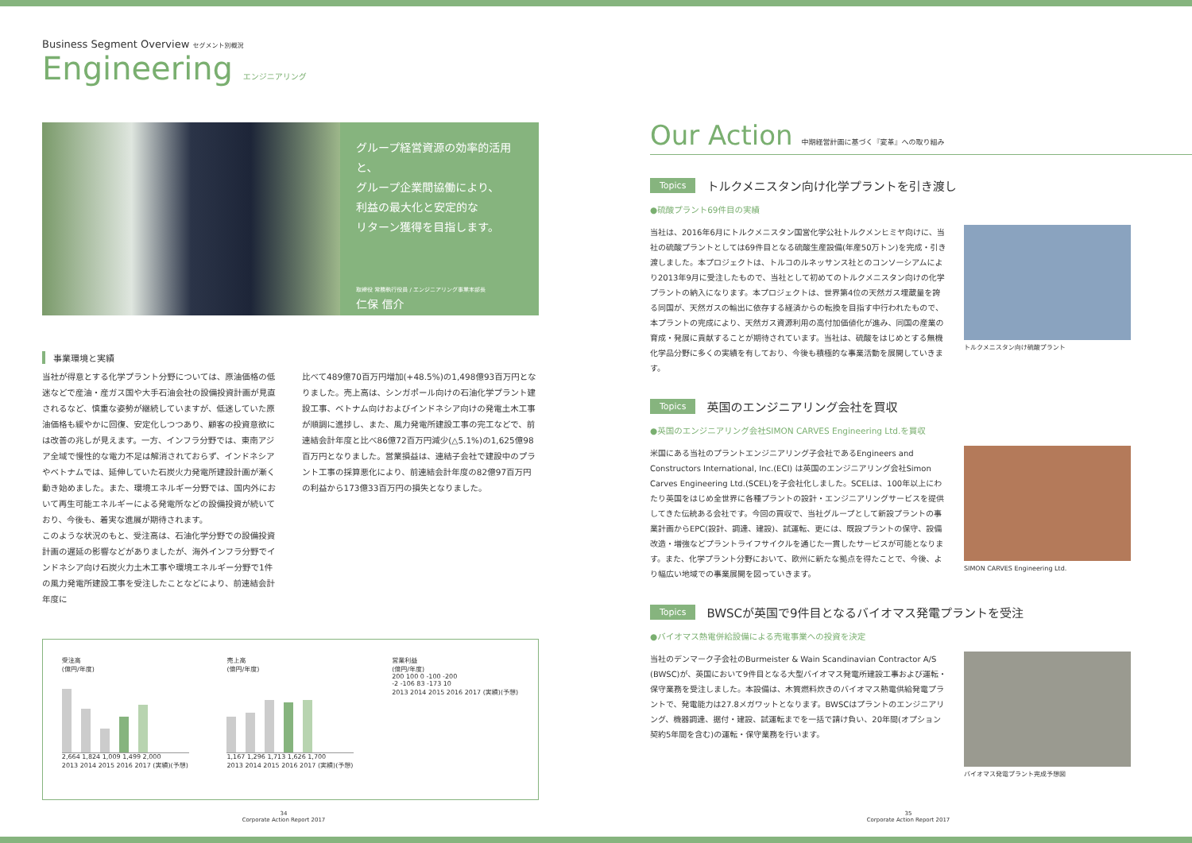Business Segment Overview セグメント別概況
Engineering エンジニアリング
グループ経営資源の効率的活用と、
グループ企業間協働により、
利益の最大化と安定的な
リターン獲得を目指します。
取締役 常務執行役員 / エンジニアリング事業本部長
仁保 信介
事業環境と実績
当社が得意とする化学プラント分野については、原油価格の低迷などで産油・産ガス国や大手石油会社の設備投資計画が見直されるなど、慎重な姿勢が継続していますが、低迷していた原油価格も緩やかに回復、安定化しつつあり、顧客の投資意欲には改善の兆しが見えます。一方、インフラ分野では、東南アジア全域で慢性的な電力不足は解消されておらず、インドネシアやベトナムでは、延伸していた石炭火力発電所建設計画が漸く動き始めました。また、環境エネルギー分野では、国内外において再生可能エネルギーによる発電所などの設備投資が続いており、今後も、着実な進展が期待されます。
このような状況のもと、受注高は、石油化学分野での設備投資計画の遅延の影響などがありましたが、海外インフラ分野でインドネシア向け石炭火力土木工事や環境エネルギー分野で1件の風力発電所建設工事を受注したことなどにより、前連結会計年度に
比べて489億70百万円増加(+48.5%)の1,498億93百万円となりました。売上高は、シンガポール向けの石油化学プラント建設工事、ベトナム向けおよびインドネシア向けの発電土木工事が順調に進捗し、また、風力発電所建設工事の完工などで、前連結会計年度と比べ86億72百万円減少(△5.1%)の1,625億98百万円となりました。営業損益は、連結子会社で建設中のプラント工事の採算悪化により、前連結会計年度の82億97百万円の利益から173億33百万円の損失となりました。
受注高
(億円/年度)
2,664 1,824 1,009 1,499 2,000
2013 2014 2015 2016 2017 (実績)(予想)
売上高
(億円/年度)
1,167 1,296 1,713 1,626 1,700
2013 2014 2015 2016 2017 (実績)(予想)
営業利益
(億円/年度)
200 100 0 -100 -200
-2 -106 83 -173 10
2013 2014 2015 2016 2017 (実績)(予想)
Our Action 中期経営計画に基づく『変革』への取り組み
Topics トルクメニスタン向け化学プラントを引き渡し
●硫酸プラント69件目の実績
当社は、2016年6月にトルクメニスタン国営化学公社トルクメンヒミヤ向けに、当社の硫酸プラントとしては69件目となる硫酸生産設備(年産50万トン)を完成・引き渡しました。本プロジェクトは、トルコのルネッサンス社とのコンソーシアムにより2013年9月に受注したもので、当社として初めてのトルクメニスタン向けの化学プラントの納入になります。本プロジェクトは、世界第4位の天然ガス埋蔵量を誇る同国が、天然ガスの輸出に依存する経済からの転換を目指す中行われたもので、本プラントの完成により、天然ガス資源利用の高付加価値化が進み、同国の産業の育成・発展に貢献することが期待されています。当社は、硫酸をはじめとする無機化学品分野に多くの実績を有しており、今後も積極的な事業活動を展開していきます。
トルクメニスタン向け硫酸プラント
Topics 英国のエンジニアリング会社を買収
●英国のエンジニアリング会社SIMON CARVES Engineering Ltd.を買収
米国にある当社のプラントエンジニアリング子会社であるEngineers and Constructors International, Inc.(ECI) は英国のエンジニアリング会社Simon Carves Engineering Ltd.(SCEL)を子会社化しました。SCELは、100年以上にわたり英国をはじめ全世界に各種プラントの設計・エンジニアリングサービスを提供してきた伝統ある会社です。今回の買収で、当社グループとして新設プラントの事業計画からEPC(設計、調達、建設)、試運転、更には、既設プラントの保守、設備改造・増強などプラントライフサイクルを通じた一貫したサービスが可能となります。また、化学プラント分野において、欧州に新たな拠点を得たことで、今後、より幅広い地域での事業展開を図っていきます。
SIMON CARVES Engineering Ltd.
Topics BWSCが英国で9件目となるバイオマス発電プラントを受注
●バイオマス熱電併給設備による売電事業への投資を決定
当社のデンマーク子会社のBurmeister & Wain Scandinavian Contractor A/S (BWSC)が、英国において9件目となる大型バイオマス発電所建設工事および運転・保守業務を受注しました。本設備は、木質燃料炊きのバイオマス熱電供給発電プラントで、発電能力は27.8メガワットとなります。BWSCはプラントのエンジニアリング、機器調達、据付・建設、試運転までを一括で請け負い、20年間(オプション契約5年間を含む)の運転・保守業務を行います。
バイオマス発電プラント完成予想図
34
Corporate Action Report 2017
35
Corporate Action Report 2017